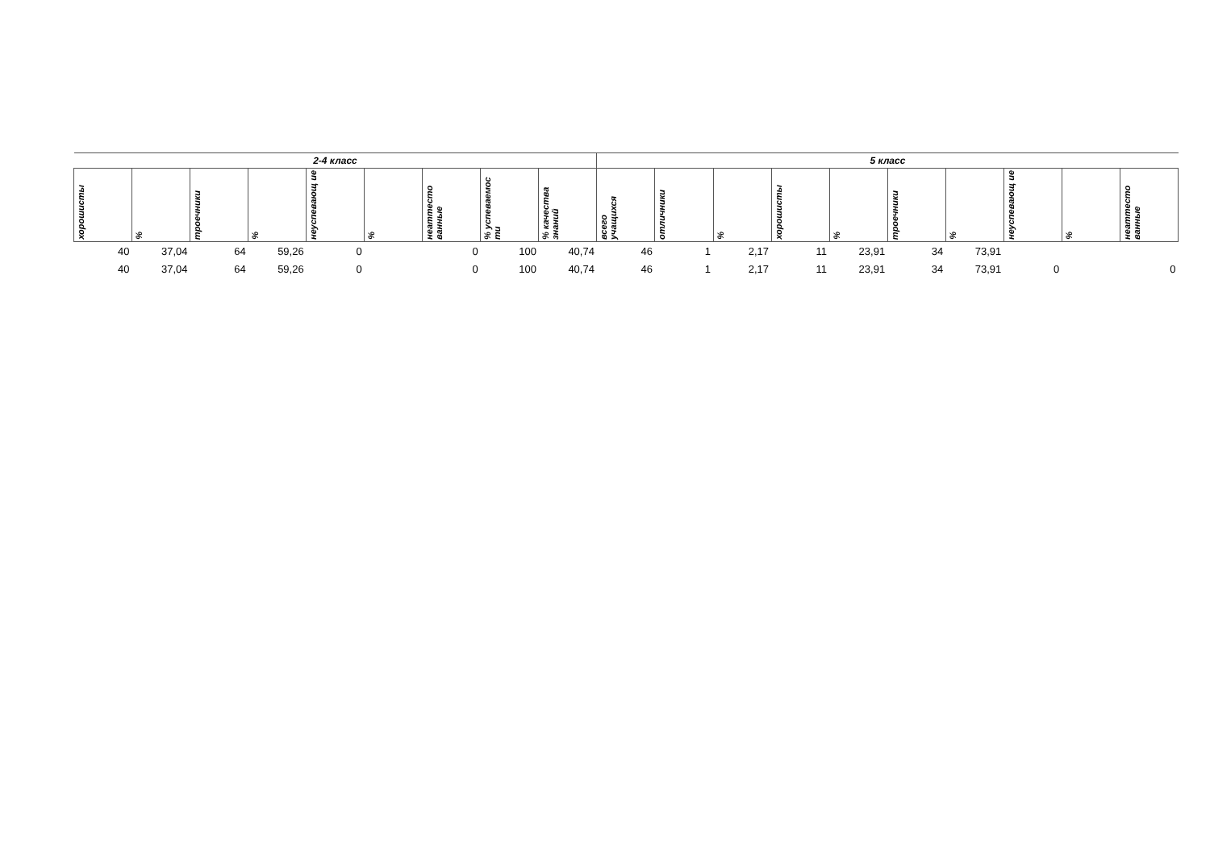| 2-4 класс | | | | | | | | | 5 класс | | | | | | | | | |
| --- | --- | --- | --- | --- | --- | --- | --- | --- | --- | --- | --- | --- | --- | --- | --- | --- | --- | --- |
| хорошисты | % | троечники | % | неуспевающ ие | % | неаттесто ванные | % успеваемос ти | % качества знаний | всего учащихся | отличники | % | хорошисты | % | троечники | % | неуспевающ ие | % | неаттесто ванные |
| 40 | 37,04 | 64 | 59,26 | 0 | | 0 | 100 | 40,74 | 46 | 1 | 2,17 | 11 | 23,91 | 34 | 73,91 | | | |
| 40 | 37,04 | 64 | 59,26 | 0 | | 0 | 100 | 40,74 | 46 | 1 | 2,17 | 11 | 23,91 | 34 | 73,91 | 0 | | 0 |